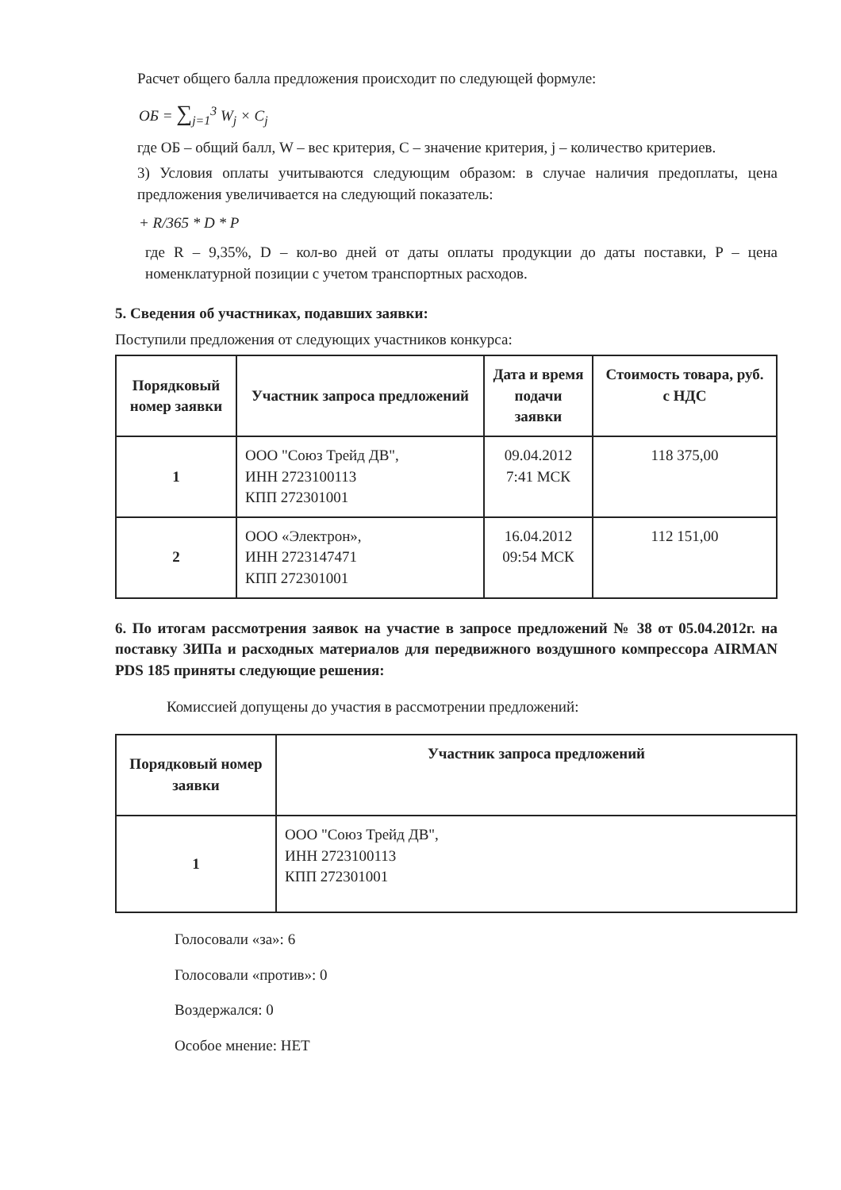Расчет общего балла предложения происходит по следующей формуле:
ОБ = ∑<sub>j=1</sub><sup>3</sup> W<sub>j</sub> × C<sub>j</sub>
где ОБ – общий балл, W – вес критерия, C – значение критерия, j – количество критериев.
3) Условия оплаты учитываются следующим образом: в случае наличия предоплаты, цена предложения увеличивается на следующий показатель:
+ R/365 * D * P
где R – 9,35%, D – кол-во дней от даты оплаты продукции до даты поставки, P – цена номенклатурной позиции с учетом транспортных расходов.
5. Сведения об участниках, подавших заявки:
Поступили предложения от следующих участников конкурса:
| Порядковый номер заявки | Участник запроса предложений | Дата и время подачи заявки | Стоимость товара, руб. с НДС |
| --- | --- | --- | --- |
| 1 | ООО "Союз Трейд ДВ", ИНН 2723100113 КПП 272301001 | 09.04.2012 7:41 МСК | 118 375,00 |
| 2 | ООО «Электрон», ИНН 2723147471 КПП 272301001 | 16.04.2012 09:54 МСК | 112 151,00 |
6. По итогам рассмотрения заявок на участие в запросе предложений № 38 от 05.04.2012г. на поставку ЗИПа и расходных материалов для передвижного воздушного компрессора AIRMAN PDS 185 приняты следующие решения:
Комиссией допущены до участия в рассмотрении предложений:
| Порядковый номер заявки | Участник запроса предложений |
| --- | --- |
| 1 | ООО "Союз Трейд ДВ", ИНН 2723100113 КПП 272301001 |
Голосовали «за»: 6
Голосовали «против»: 0
Воздержался: 0
Особое мнение: НЕТ